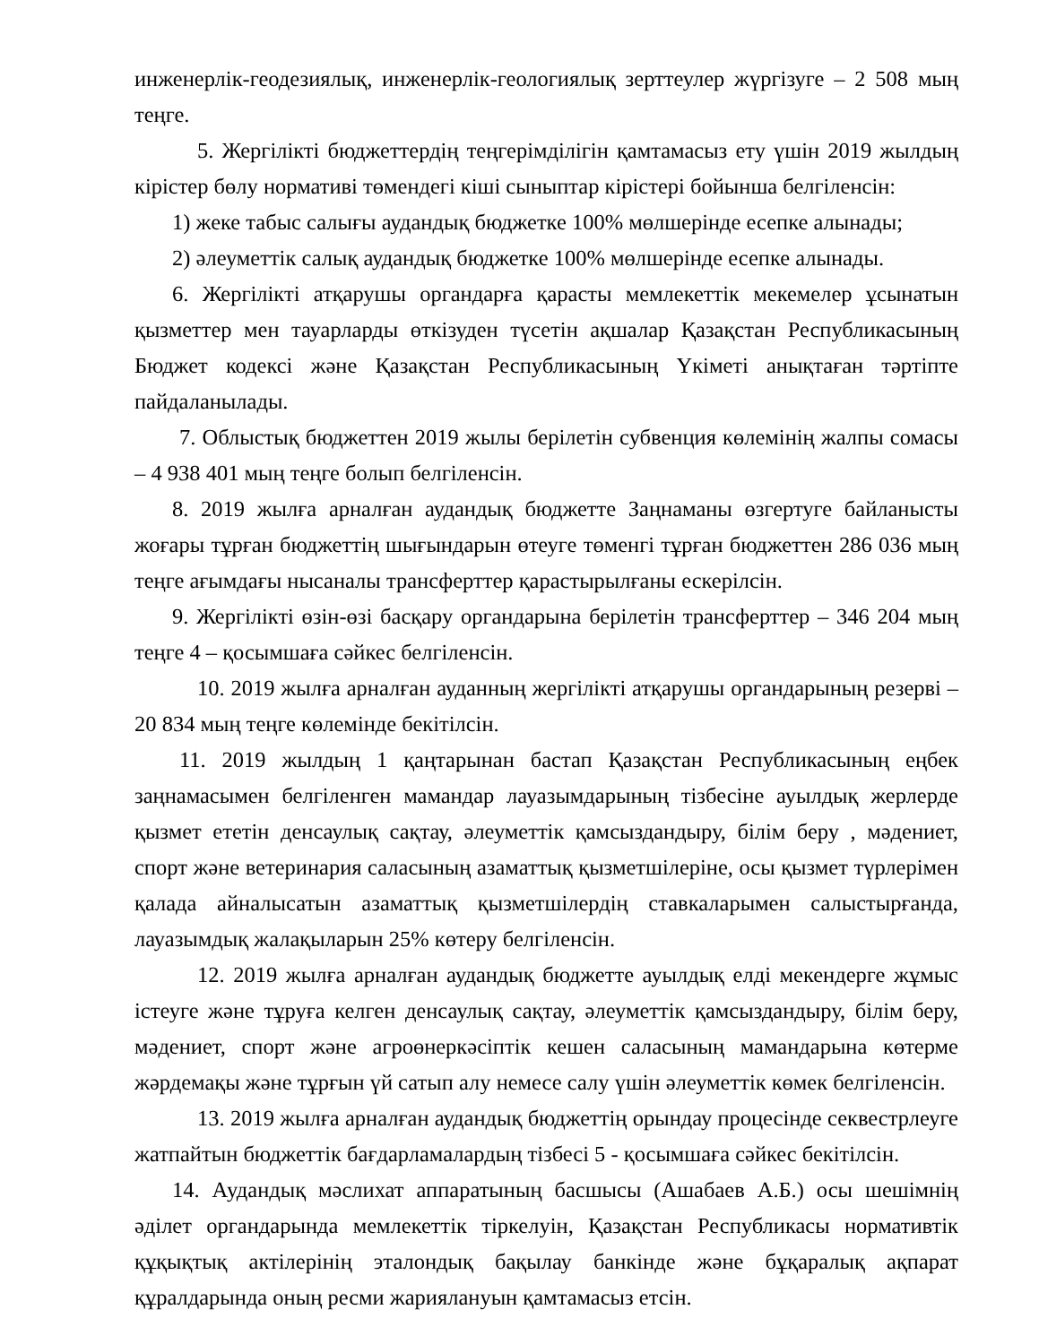инженерлік-геодезиялық, инженерлік-геологиялық зерттеулер жүргізуге – 2 508 мың теңге.
5. Жергілікті бюджеттердің теңгерімділігін қамтамасыз ету үшін 2019 жылдың кірістер бөлу нормативі төмендегі кіші сыныптар кірістері бойынша белгіленсін:
1) жеке табыс салығы аудандық бюджетке 100% мөлшерінде есепке алынады;
2) әлеуметтік салық аудандық бюджетке 100% мөлшерінде есепке алынады.
6. Жергілікті атқарушы органдарға қарасты мемлекеттік мекемелер ұсынатын қызметтер мен тауарларды өткізуден түсетін ақшалар Қазақстан Республикасының Бюджет кодексі және Қазақстан Республикасының Үкіметі анықтаған тәртіпте пайдаланылады.
7. Облыстық бюджеттен 2019 жылы берілетін субвенция көлемінің жалпы сомасы – 4 938 401 мың теңге болып белгіленсін.
8. 2019 жылға арналған аудандық бюджетте Заңнаманы өзгертуге байланысты жоғары тұрған бюджеттің шығындарын өтеуге төменгі тұрған бюджеттен 286 036 мың теңге ағымдағы нысаналы трансферттер қарастырылғаны ескерілсін.
9. Жергілікті өзін-өзі басқару органдарына берілетін трансферттер – 346 204 мың теңге 4 – қосымшаға сәйкес белгіленсін.
10. 2019 жылға арналған ауданның жергілікті атқарушы органдарының резерві – 20 834 мың теңге көлемінде бекітілсін.
11. 2019 жылдың 1 қаңтарынан бастап Қазақстан Республикасының еңбек заңнамасымен белгіленген мамандар лауазымдарының тізбесіне ауылдық жерлерде қызмет ететін денсаулық сақтау, әлеуметтік қамсыздандыру, білім беру , мәдениет, спорт және ветеринария саласының азаматтық қызметшілеріне, осы қызмет түрлерімен қалада айналысатын азаматтық қызметшілердің ставкаларымен салыстырғанда, лауазымдық жалақыларын 25% көтеру белгіленсін.
12. 2019 жылға арналған аудандық бюджетте ауылдық елді мекендерге жұмыс істеуге және тұруға келген денсаулық сақтау, әлеуметтік қамсыздандыру, білім беру, мәдениет, спорт және агроөнеркәсіптік кешен саласының мамандарына көтерме жәрдемақы және тұрғын үй сатып алу немесе салу үшін әлеуметтік көмек белгіленсін.
13. 2019 жылға арналған аудандық бюджеттің орындау процесінде секвестрлеуге жатпайтын бюджеттік бағдарламалардың тізбесі 5 - қосымшаға сәйкес бекітілсін.
14. Аудандық мәслихат аппаратының басшысы (Ашабаев А.Б.) осы шешімнің әділет органдарында мемлекеттік тіркелуін, Қазақстан Республикасы нормативтік құқықтық актілерінің эталондық бақылау банкінде және бұқаралық ақпарат құралдарында оның ресми жариялануын қамтамасыз етсін.